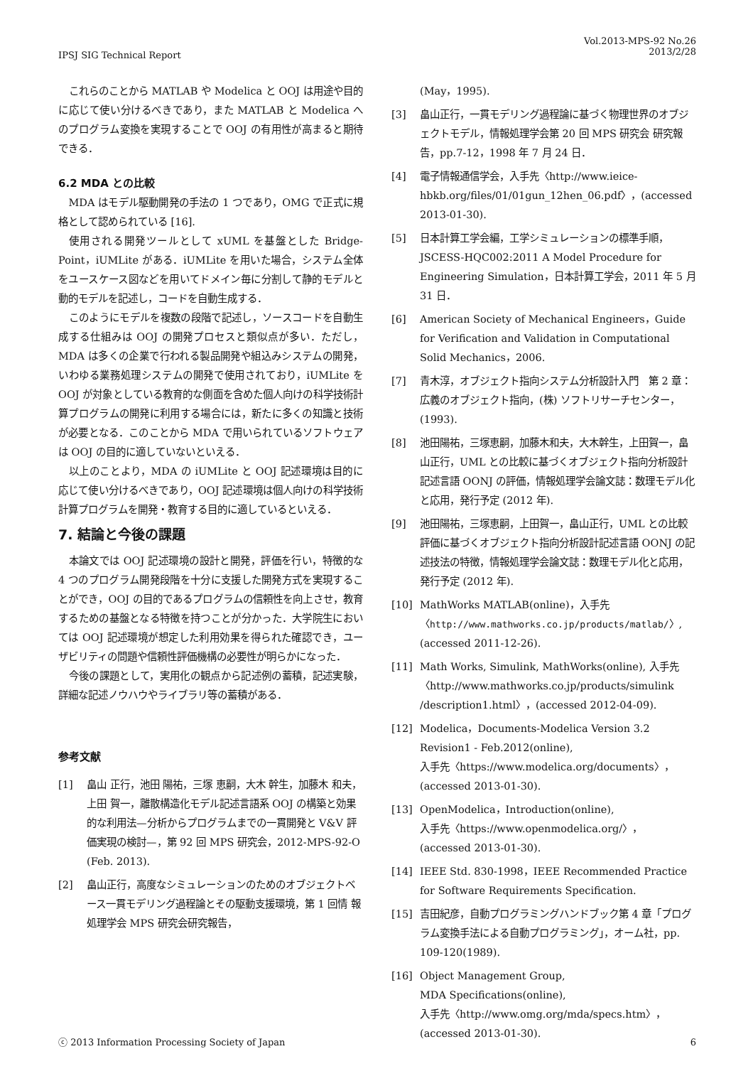IPSJ SIG Technical Report
Vol.2013-MPS-92 No.26
2013/2/28
これらのことから MATLAB や Modelica と OOJ は用途や目的に応じて使い分けるべきであり，また MATLAB と Modelica へのプログラム変換を実現することで OOJ の有用性が高まると期待できる．
6.2 MDA との比較
MDA はモデル駆動開発の手法の 1 つであり，OMG で正式に規格として認められている [16].
使用される開発ツールとして xUML を基盤とした Bridge-Point，iUMLite がある．iUMLite を用いた場合，システム全体をユースケース図などを用いてドメイン毎に分割して静的モデルと動的モデルを記述し，コードを自動生成する．
このようにモデルを複数の段階で記述し，ソースコードを自動生成する仕組みは OOJ の開発プロセスと類似点が多い．ただし，MDA は多くの企業で行われる製品開発や組込みシステムの開発，いわゆる業務処理システムの開発で使用されており，iUMLite を OOJ が対象としている教育的な側面を含めた個人向けの科学技術計算プログラムの開発に利用する場合には，新たに多くの知識と技術が必要となる．このことから MDA で用いられているソフトウェアは OOJ の目的に適していないといえる．
以上のことより，MDA の iUMLite と OOJ 記述環境は目的に応じて使い分けるべきであり，OOJ 記述環境は個人向けの科学技術計算プログラムを開発・教育する目的に適しているといえる．
7. 結論と今後の課題
本論文では OOJ 記述環境の設計と開発，評価を行い，特徴的な 4 つのプログラム開発段階を十分に支援した開発方式を実現することができ，OOJ の目的であるプログラムの信頼性を向上させ，教育するための基盤となる特徴を持つことが分かった．大学院生においては OOJ 記述環境が想定した利用効果を得られた確認でき，ユーザビリティの問題や信頼性評価機構の必要性が明らかになった．
今後の課題として，実用化の観点から記述例の蓄積，記述実験，詳細な記述ノウハウやライブラリ等の蓄積がある．
参考文献
[1] 畠山 正行，池田 陽祐，三塚 恵嗣，大木 幹生，加藤木 和夫，上田 賀一，離散構造化モデル記述言語系 OOJ の構築と効果的な利用法—分析からプログラムまでの一貫開発と V&V 評価実現の検討—，第 92 回 MPS 研究会，2012-MPS-92-O (Feb. 2013).
[2] 畠山正行，高度なシミュレーションのためのオブジェクトベース一貫モデリング過程論とその駆動支援環境，第 1 回情 報処理学会 MPS 研究会研究報告，
(May，1995).
[3] 畠山正行，一貫モデリング過程論に基づく物理世界のオブジェクトモデル，情報処理学会第 20 回 MPS 研究会 研究報告，pp.7-12，1998 年 7 月 24 日．
[4] 電子情報通信学会，入手先〈http://www.ieice-hbkb.org/files/01/01gun_12hen_06.pdf〉，(accessed 2013-01-30).
[5] 日本計算工学会編，工学シミュレーションの標準手順，JSCESS-HQC002:2011 A Model Procedure for Engineering Simulation，日本計算工学会，2011 年 5 月 31 日．
[6] American Society of Mechanical Engineers，Guide for Verification and Validation in Computational Solid Mechanics，2006.
[7] 青木淳，オブジェクト指向システム分析設計入門　第 2 章：広義のオブジェクト指向，(株) ソフトリサーチセンター，(1993).
[8] 池田陽祐，三塚恵嗣，加藤木和夫，大木幹生，上田賀一，畠山正行，UML との比較に基づくオブジェクト指向分析設計記述言語 OONJ の評価，情報処理学会論文誌：数理モデル化と応用，発行予定 (2012 年).
[9] 池田陽祐，三塚恵嗣，上田賀一，畠山正行，UML との比較評価に基づくオブジェクト指向分析設計記述言語 OONJ の記述技法の特徴，情報処理学会論文誌：数理モデル化と応用，発行予定 (2012 年).
[10] MathWorks MATLAB(online)，入手先〈http://www.mathworks.co.jp/products/matlab/〉, (accessed 2011-12-26).
[11] Math Works, Simulink, MathWorks(online), 入手先〈http://www.mathworks.co.jp/products/simulink /description1.html〉，(accessed 2012-04-09).
[12] Modelica，Documents-Modelica Version 3.2 Revision1 - Feb.2012(online),
入手先〈https://www.modelica.org/documents〉，(accessed 2013-01-30).
[13] OpenModelica，Introduction(online),
入手先〈https://www.openmodelica.org/〉，
(accessed 2013-01-30).
[14] IEEE Std. 830-1998，IEEE Recommended Practice for Software Requirements Specification.
[15] 吉田紀彦，自動プログラミングハンドブック第 4 章「プログラム変換手法による自動プログラミング」，オーム社，pp. 109-120(1989).
[16] Object Management Group,
MDA Specifications(online),
入手先〈http://www.omg.org/mda/specs.htm〉，
(accessed 2013-01-30).
ⓒ 2013 Information Processing Society of Japan 6